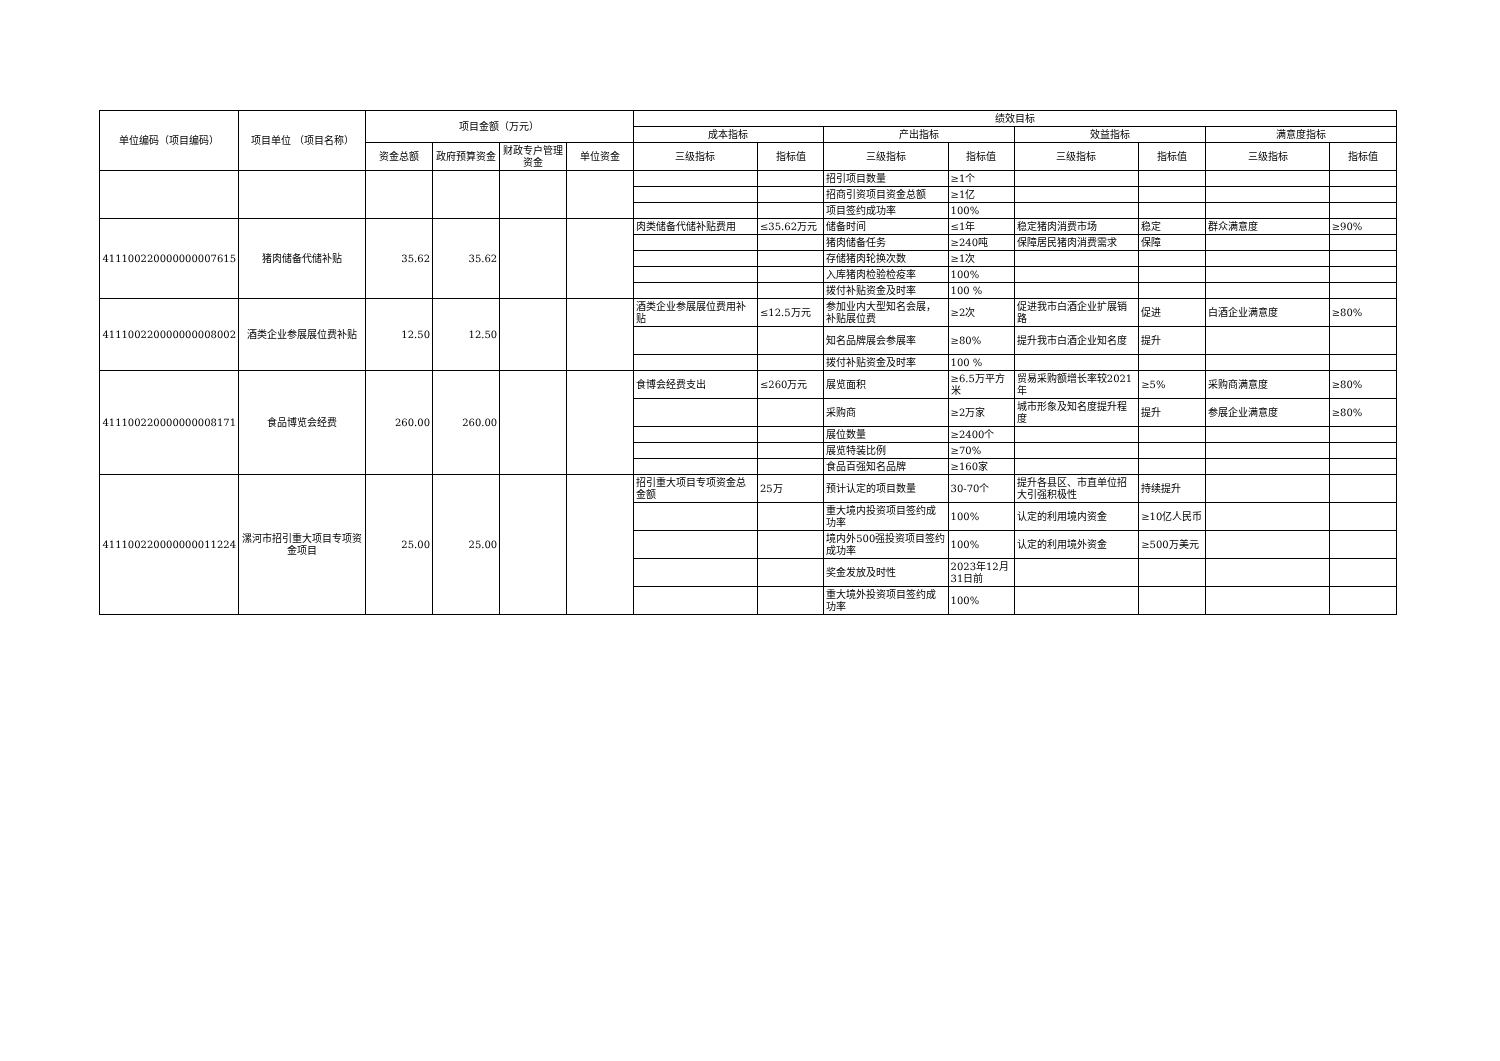| 单位编码（项目编码） | 项目单位 （项目名称） | 项目金额（万元） | | | | 绩效目标 | | | | | | | |
| --- | --- | --- | --- | --- | --- | --- | --- | --- | --- | --- | --- | --- | --- |
| | | | | | | 成本指标 | | 产出指标 | | 效益指标 | | 满意度指标 | |
| | | 资金总额 | 政府预算资金 | 财政专户管理资金 | 单位资金 | 三级指标 | 指标值 | 三级指标 | 指标值 | 三级指标 | 指标值 | 三级指标 | 指标值 |
| | | | | | | | | 招引项目数量 | ≥1个 | | | | |
| | | | | | | | | 招商引资项目资金总额 | ≥1亿 | | | | |
| | | | | | | | | 项目签约成功率 | 100% | | | | |
| 411100220000000007615 | 猪肉储备代储补贴 | 35.62 | 35.62 | | | 肉类储备代储补贴费用 | ≤35.62万元 | 储备时间 | ≤1年 | 稳定猪肉消费市场 | 稳定 | 群众满意度 | ≥90% |
| | | | | | | | | 猪肉储备任务 | ≥240吨 | 保障居民猪肉消费需求 | 保障 | | |
| | | | | | | | | 存储猪肉轮换次数 | ≥1次 | | | | |
| | | | | | | | | 入库猪肉检验检疫率 | 100% | | | | |
| | | | | | | | | 拨付补贴资金及时率 | 100 % | | | | |
| 411100220000000008002 | 酒类企业参展展位费补贴 | 12.50 | 12.50 | | | 酒类企业参展展位费用补贴 | ≤12.5万元 | 参加业内大型知名会展，补贴展位费 | ≥2次 | 促进我市白酒企业扩展销路 | 促进 | 白酒企业满意度 | ≥80% |
| | | | | | | | | 知名品牌展会参展率 | ≥80% | 提升我市白酒企业知名度 | 提升 | | |
| | | | | | | | | 拨付补贴资金及时率 | 100 % | | | | |
| 411100220000000008171 | 食品博览会经费 | 260.00 | 260.00 | | | 食博会经费支出 | ≤260万元 | 展览面积 | ≥6.5万平方米 | 贸易采购额增长率较2021年 | ≥5% | 采购商满意度 | ≥80% |
| | | | | | | | | 采购商 | ≥2万家 | 城市形象及知名度提升程度 | 提升 | 参展企业满意度 | ≥80% |
| | | | | | | | | 展位数量 | ≥2400个 | | | | |
| | | | | | | | | 展览特装比例 | ≥70% | | | | |
| | | | | | | | | 食品百强知名品牌 | ≥160家 | | | | |
| 411100220000000011224 | 漯河市招引重大项目专项资金项目 | 25.00 | 25.00 | | | 招引重大项目专项资金总金额 | 25万 | 预计认定的项目数量 | 30-70个 | 提升各县区、市直单位招大引强积极性 | 持续提升 | | |
| | | | | | | | | 重大境内投资项目签约成功率 | 100% | 认定的利用境内资金 | ≥10亿人民币 | | |
| | | | | | | | | 境内外500强投资项目签约成功率 | 100% | 认定的利用境外资金 | ≥500万美元 | | |
| | | | | | | | | 奖金发放及时性 | 2023年12月31日前 | | | | |
| | | | | | | | | 重大境外投资项目签约成功率 | 100% | | | | |